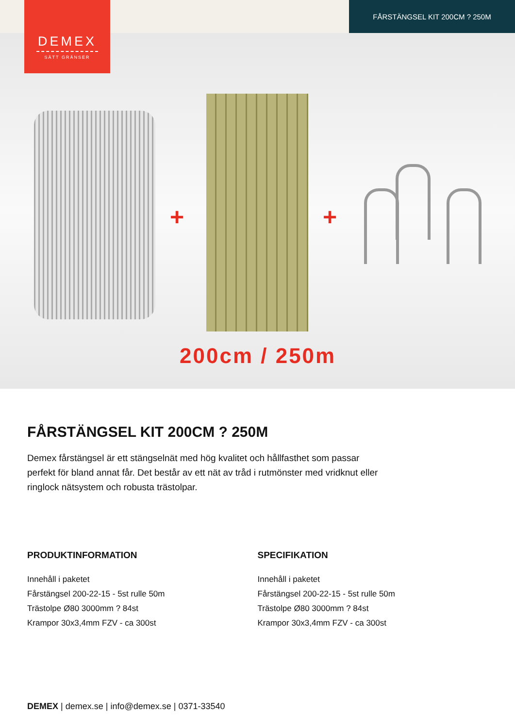DEMEX
SÄTT GRÄNSER
FÅRSTÄNGSEL KIT 200CM ? 250M
+ +
200cm / 250m
FÅRSTÄNGSEL KIT 200CM ? 250M
Demex fårstängsel är ett stängselnät med hög kvalitet och hållfasthet som passar perfekt för bland annat får. Det består av ett nät av tråd i rutmönster med vridknut eller ringlock nätsystem och robusta trästolpar.
PRODUKTINFORMATION
Innehåll i paketet
Fårstängsel 200-22-15 - 5st rulle 50m
Trästolpe Ø80 3000mm ? 84st
Krampor 30x3,4mm FZV - ca 300st
SPECIFIKATION
Innehåll i paketet
Fårstängsel 200-22-15 - 5st rulle 50m
Trästolpe Ø80 3000mm ? 84st
Krampor 30x3,4mm FZV - ca 300st
DEMEX | demex.se | info@demex.se | 0371-33540